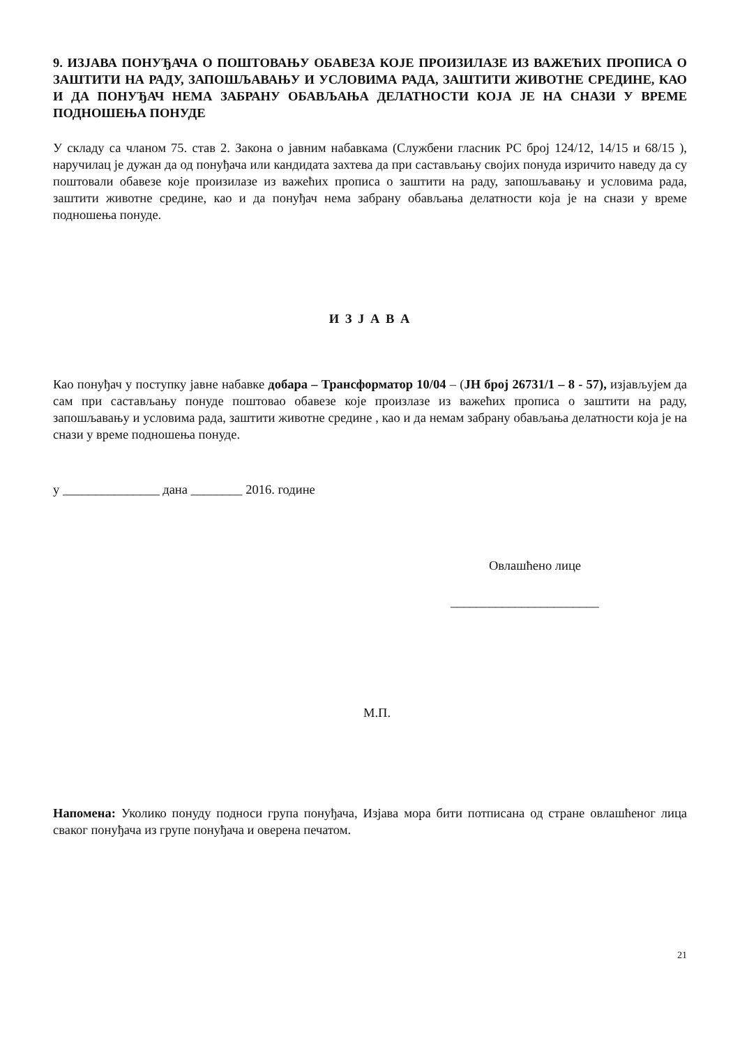9. ИЗЈАВА ПОНУЂАЧА О ПОШТОВАЊУ ОБАВЕЗА КОЈЕ ПРОИЗИЛАЗЕ ИЗ ВАЖЕЋИХ ПРОПИСА О ЗАШТИТИ НА РАДУ, ЗАПОШЉАВАЊУ И УСЛОВИМА РАДА, ЗАШТИТИ ЖИВОТНЕ СРЕДИНЕ, КАО И ДА ПОНУЂАЧ НЕМА ЗАБРАНУ ОБАВЉАЊА ДЕЛАТНОСТИ КОЈА ЈЕ НА СНАЗИ У ВРЕМЕ ПОДНОШЕЊА ПОНУДЕ
У складу са чланом 75. став 2. Закона о јавним набавкама (Службени гласник РС број 124/12, 14/15 и 68/15 ), наручилац је дужан да од понуђача или кандидата захтева да при састављању својих понуда изричито наведу да су поштовали обавезе које произилазе из важећих прописа о заштити на раду, запошљавању и условима рада, заштити животне средине, као и да понуђач нема забрану обављања делатности која је на снази у време подношења понуде.
И З Ј А В А
Као понуђач у поступку јавне набавке добара – Трансформатор 10/04 – (ЈН број 26731/1 – 8 - 57), изјављујем да сам при састављању понуде поштовао обавезе које произлазе из важећих прописа о заштити на раду, запошљавању и условима рада, заштити животне средине , као и да немам забрану обављања делатности која је на снази у време подношења понуде.
у _______________ дана ________ 2016. године
Овлашћено лице
_______________________
М.П.
Напомена: Уколико понуду подноси група понуђача, Изјава мора бити потписана од стране овлашћеног лица сваког понуђача из групе понуђача и оверена печатом.
21